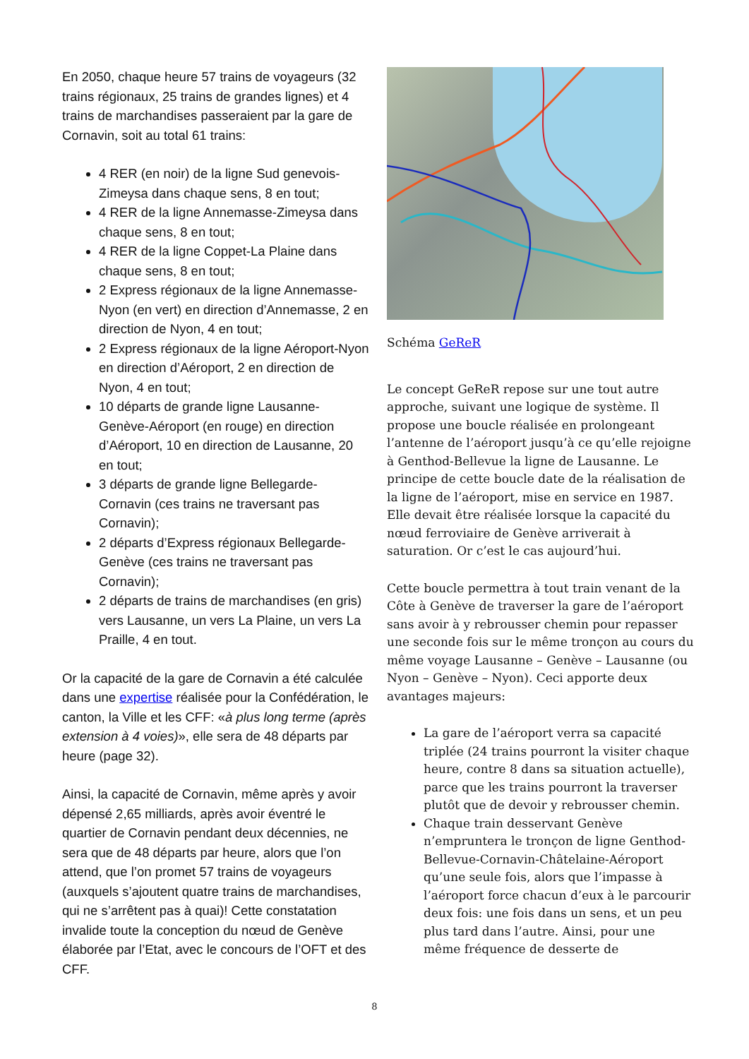En 2050, chaque heure 57 trains de voyageurs (32 trains régionaux, 25 trains de grandes lignes) et 4 trains de marchandises passeraient par la gare de Cornavin, soit au total 61 trains:
4 RER (en noir) de la ligne Sud genevois-Zimeysa dans chaque sens, 8 en tout;
4 RER de la ligne Annemasse-Zimeysa dans chaque sens, 8 en tout;
4 RER de la ligne Coppet-La Plaine dans chaque sens, 8 en tout;
2 Express régionaux de la ligne Annemasse-Nyon (en vert) en direction d’Annemasse, 2 en direction de Nyon, 4 en tout;
2 Express régionaux de la ligne Aéroport-Nyon en direction d’Aéroport, 2 en direction de Nyon, 4 en tout;
10 départs de grande ligne Lausanne-Genève-Aéroport (en rouge) en direction d’Aéroport, 10 en direction de Lausanne, 20 en tout;
3 départs de grande ligne Bellegarde-Cornavin (ces trains ne traversant pas Cornavin);
2 départs d’Express régionaux Bellegarde-Genève (ces trains ne traversant pas Cornavin);
2 départs de trains de marchandises (en gris) vers Lausanne, un vers La Plaine, un vers La Praille, 4 en tout.
Or la capacité de la gare de Cornavin a été calculée dans une expertise réalisée pour la Confédération, le canton, la Ville et les CFF: «à plus long terme (après extension à 4 voies)», elle sera de 48 départs par heure (page 32).
Ainsi, la capacité de Cornavin, même après y avoir dépensé 2,65 milliards, après avoir éventré le quartier de Cornavin pendant deux décennies, ne sera que de 48 départs par heure, alors que l’on attend, que l’on promet 57 trains de voyageurs (auxquels s’ajoutent quatre trains de marchandises, qui ne s’arrêtent pas à quai)! Cette constatation invalide toute la conception du nœud de Genève élaborée par l’Etat, avec le concours de l’OFT et des CFF.
Schéma GeReR
Le concept GeReR repose sur une tout autre approche, suivant une logique de système. Il propose une boucle réalisée en prolongeant l’antenne de l’aéroport jusqu’à ce qu’elle rejoigne à Genthod-Bellevue la ligne de Lausanne. Le principe de cette boucle date de la réalisation de la ligne de l’aéroport, mise en service en 1987. Elle devait être réalisée lorsque la capacité du nœud ferroviaire de Genève arriverait à saturation. Or c’est le cas aujourd’hui.
Cette boucle permettra à tout train venant de la Côte à Genève de traverser la gare de l’aéroport sans avoir à y rebrousser chemin pour repasser une seconde fois sur le même tronçon au cours du même voyage Lausanne – Genève – Lausanne (ou Nyon – Genève – Nyon). Ceci apporte deux avantages majeurs:
La gare de l’aéroport verra sa capacité triplée (24 trains pourront la visiter chaque heure, contre 8 dans sa situation actuelle), parce que les trains pourront la traverser plutôt que de devoir y rebrousser chemin.
Chaque train desservant Genève n’empruntera le tronçon de ligne Genthod-Bellevue-Cornavin-Châtelaine-Aéroport qu’une seule fois, alors que l’impasse à l’aéroport force chacun d’eux à le parcourir deux fois: une fois dans un sens, et un peu plus tard dans l’autre. Ainsi, pour une même fréquence de desserte de
8